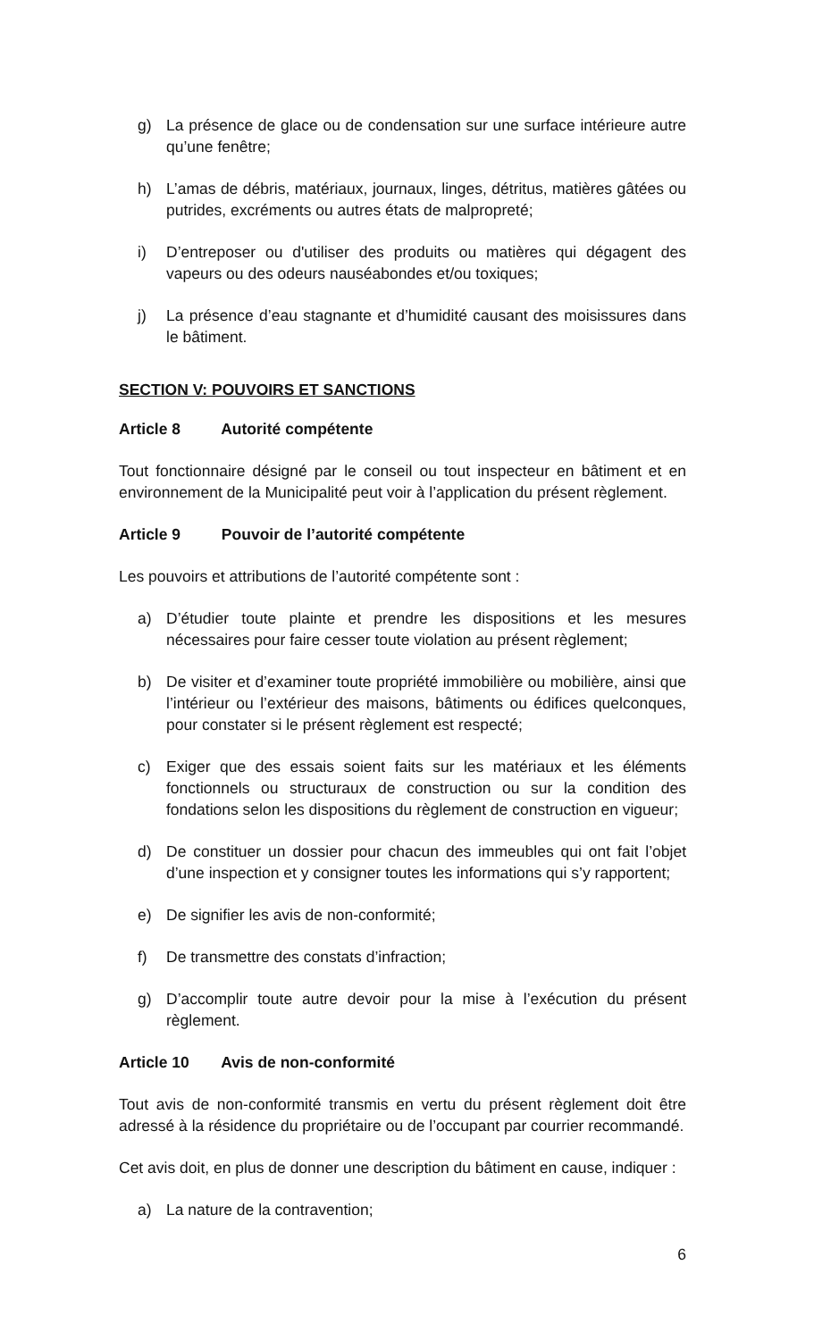g) La présence de glace ou de condensation sur une surface intérieure autre qu’une fenêtre;
h) L’amas de débris, matériaux, journaux, linges, détritus, matières gâtées ou putrides, excréments ou autres états de malpropreté;
i) D’entreposer ou d'utiliser des produits ou matières qui dégagent des vapeurs ou des odeurs nauséabondes et/ou toxiques;
j) La présence d’eau stagnante et d’humidité causant des moisissures dans le bâtiment.
SECTION V: POUVOIRS ET SANCTIONS
Article 8 Autorité compétente
Tout fonctionnaire désigné par le conseil ou tout inspecteur en bâtiment et en environnement de la Municipalité peut voir à l’application du présent règlement.
Article 9 Pouvoir de l’autorité compétente
Les pouvoirs et attributions de l’autorité compétente sont :
a) D’étudier toute plainte et prendre les dispositions et les mesures nécessaires pour faire cesser toute violation au présent règlement;
b) De visiter et d’examiner toute propriété immobilière ou mobilière, ainsi que l’intérieur ou l’extérieur des maisons, bâtiments ou édifices quelconques, pour constater si le présent règlement est respecté;
c) Exiger que des essais soient faits sur les matériaux et les éléments fonctionnels ou structuraux de construction ou sur la condition des fondations selon les dispositions du règlement de construction en vigueur;
d) De constituer un dossier pour chacun des immeubles qui ont fait l’objet d’une inspection et y consigner toutes les informations qui s’y rapportent;
e) De signifier les avis de non-conformité;
f) De transmettre des constats d’infraction;
g) D’accomplir toute autre devoir pour la mise à l’exécution du présent règlement.
Article 10 Avis de non-conformité
Tout avis de non-conformité transmis en vertu du présent règlement doit être adressé à la résidence du propriétaire ou de l’occupant par courrier recommandé.
Cet avis doit, en plus de donner une description du bâtiment en cause, indiquer :
a) La nature de la contravention;
6